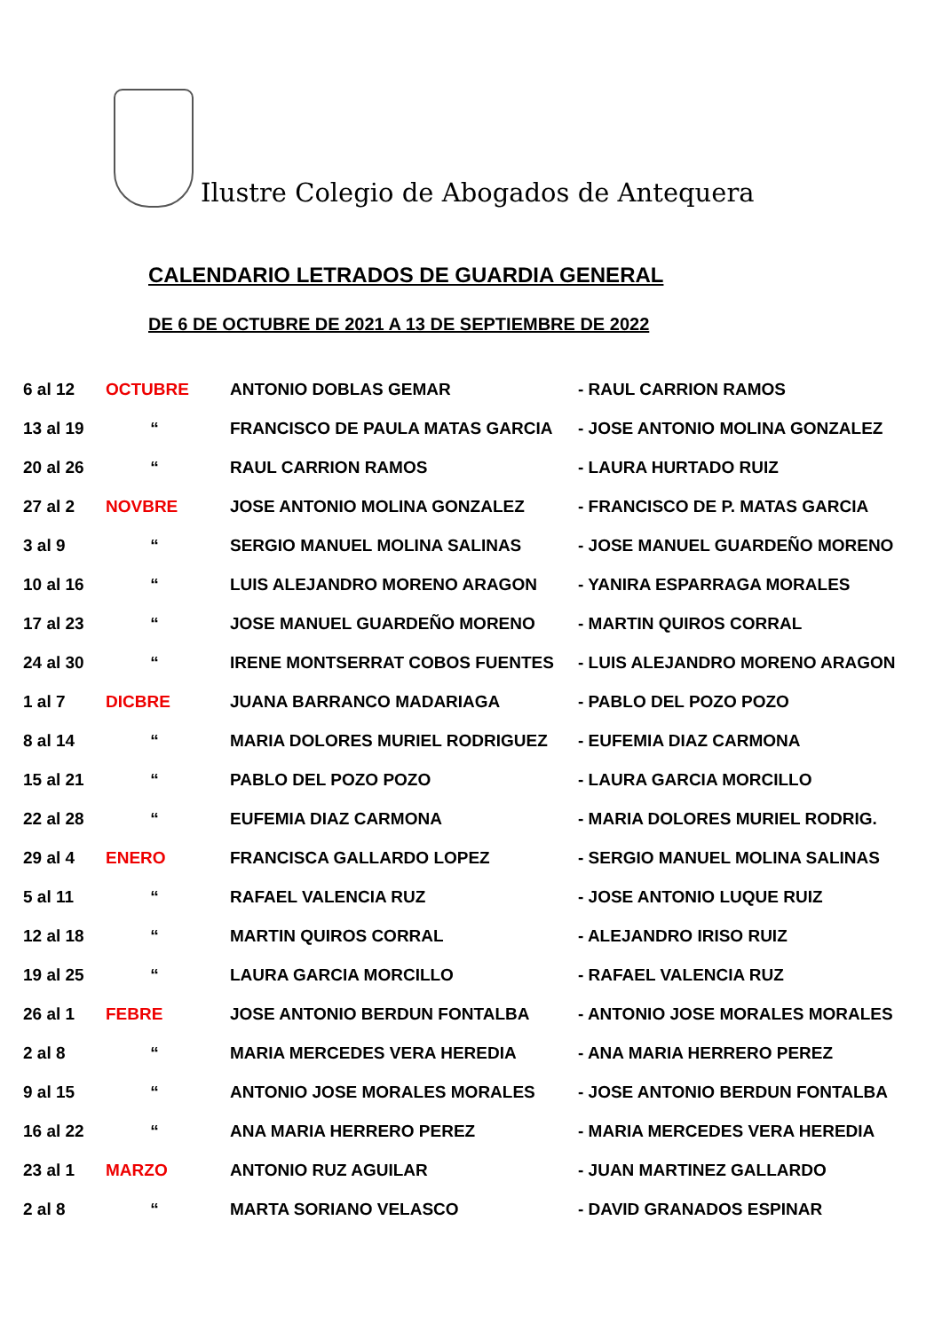Ilustre Colegio de Abogados de Antequera
CALENDARIO LETRADOS DE GUARDIA GENERAL
DE 6 DE OCTUBRE DE 2021 A 13 DE SEPTIEMBRE DE 2022
| 6 al 12 | OCTUBRE | ANTONIO DOBLAS GEMAR | - RAUL CARRION RAMOS |
| 13 al 19 | “ | FRANCISCO DE PAULA MATAS GARCIA | - JOSE ANTONIO MOLINA GONZALEZ |
| 20 al 26 | “ | RAUL CARRION RAMOS | - LAURA HURTADO RUIZ |
| 27 al 2 | NOVBRE | JOSE ANTONIO MOLINA GONZALEZ | - FRANCISCO DE P. MATAS GARCIA |
| 3 al 9 | “ | SERGIO MANUEL MOLINA SALINAS | - JOSE MANUEL GUARDEÑO MORENO |
| 10 al 16 | “ | LUIS ALEJANDRO MORENO ARAGON | - YANIRA ESPARRAGA MORALES |
| 17 al 23 | “ | JOSE MANUEL GUARDEÑO MORENO | - MARTIN QUIROS CORRAL |
| 24 al 30 | “ | IRENE MONTSERRAT COBOS FUENTES | - LUIS ALEJANDRO MORENO ARAGON |
| 1 al 7 | DICBRE | JUANA BARRANCO MADARIAGA | - PABLO DEL POZO POZO |
| 8 al 14 | “ | MARIA DOLORES MURIEL RODRIGUEZ | - EUFEMIA DIAZ CARMONA |
| 15 al 21 | “ | PABLO DEL POZO POZO | - LAURA GARCIA MORCILLO |
| 22 al 28 | “ | EUFEMIA DIAZ CARMONA | - MARIA DOLORES MURIEL RODRIG. |
| 29 al 4 | ENERO | FRANCISCA GALLARDO LOPEZ | - SERGIO MANUEL MOLINA SALINAS |
| 5 al 11 | “ | RAFAEL VALENCIA RUZ | - JOSE ANTONIO LUQUE RUIZ |
| 12 al 18 | “ | MARTIN QUIROS CORRAL | - ALEJANDRO IRISO RUIZ |
| 19 al 25 | “ | LAURA GARCIA MORCILLO | - RAFAEL VALENCIA RUZ |
| 26 al 1 | FEBRE | JOSE ANTONIO BERDUN FONTALBA | - ANTONIO JOSE MORALES MORALES |
| 2 al 8 | “ | MARIA MERCEDES VERA HEREDIA | - ANA MARIA HERRERO PEREZ |
| 9 al 15 | “ | ANTONIO JOSE MORALES MORALES | - JOSE ANTONIO BERDUN FONTALBA |
| 16 al 22 | “ | ANA MARIA HERRERO PEREZ | - MARIA MERCEDES VERA HEREDIA |
| 23 al 1 | MARZO | ANTONIO RUZ AGUILAR | - JUAN MARTINEZ GALLARDO |
| 2 al 8 | “ | MARTA SORIANO VELASCO | - DAVID GRANADOS ESPINAR |